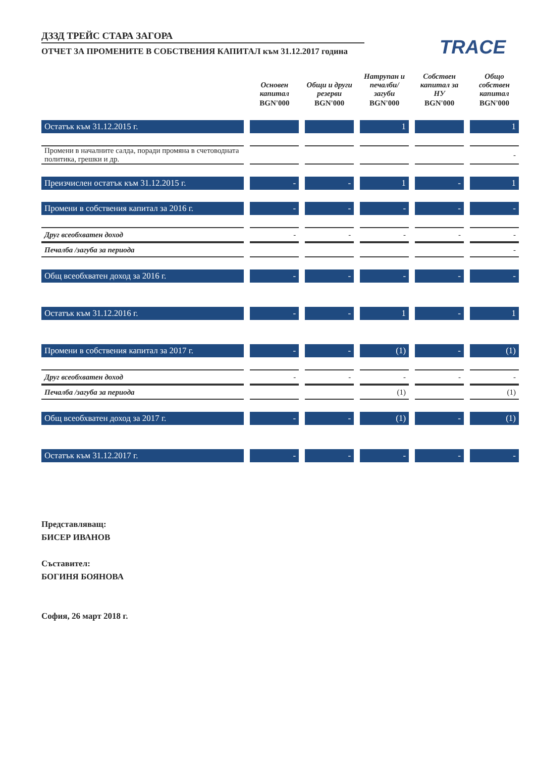ДЗЗД ТРЕЙС СТАРА ЗАГОРА
ОТЧЕТ ЗА ПРОМЕНИТЕ В СОБСТВЕНИЯ КАПИТАЛ към 31.12.2017 година
TRACE
| | Основен капитал | Общи и други резерви | Натрупан и печалби/ загуби | Собствен капитал за НУ | Общо собствен капитал |
| --- | --- | --- | --- | --- | --- |
| | BGN'000 | BGN'000 | BGN'000 | BGN'000 | BGN'000 |
| Остатък към 31.12.2015 г. | | | 1 | | 1 |
| Промени в началните салда, поради промяна в счетоводната политика, грешки и др. | | | | | - |
| Преизчислен остатък към 31.12.2015 г. | - | - | 1 | - | 1 |
| Промени в собствения капитал за 2016 г. | - | - | - | - | - |
| Друг всеобхватен доход | - | - | - | - | - |
| Печалба /загуба за периода | | | | | - |
| Общ всеобхватен доход за 2016 г. | - | - | - | - | - |
| Остатък към 31.12.2016 г. | - | - | 1 | - | 1 |
| Промени в собствения капитал за 2017 г. | - | - | (1) | - | (1) |
| Друг всеобхватен доход | - | - | - | - | - |
| Печалба /загуба за периода | | | (1) | | (1) |
| Общ всеобхватен доход за 2017 г. | - | - | (1) | - | (1) |
| Остатък към 31.12.2017 г. | - | - | - | - | - |
Представляващ:
БИСЕР ИВАНОВ
Съставител:
БОГИНЯ БОЯНОВА
София, 26 март 2018 г.